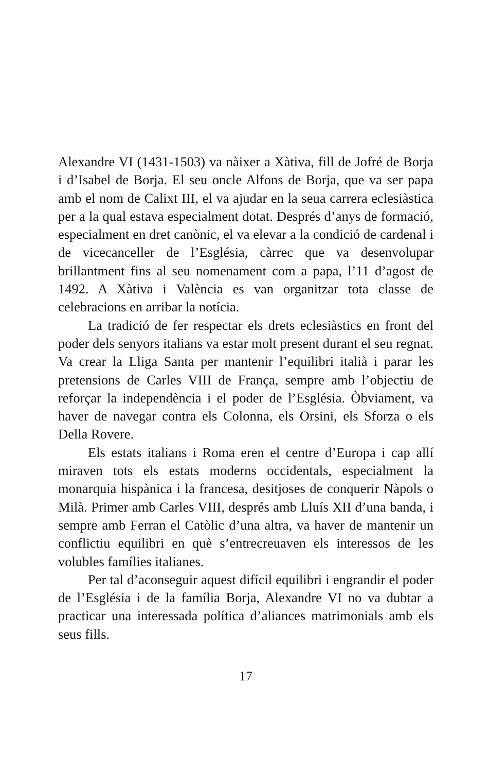Alexandre VI (1431-1503) va nàixer a Xàtiva, fill de Jofré de Borja i d’Isabel de Borja. El seu oncle Alfons de Borja, que va ser papa amb el nom de Calixt III, el va ajudar en la seua carrera eclesiàstica per a la qual estava especialment dotat. Després d’anys de formació, especialment en dret canònic, el va elevar a la condició de cardenal i de vicecanceller de l’Església, càrrec que va desenvolupar brillantment fins al seu nomenament com a papa, l’11 d’agost de 1492. A Xàtiva i València es van organitzar tota classe de celebracions en arribar la notícia.
La tradició de fer respectar els drets eclesiàstics en front del poder dels senyors italians va estar molt present durant el seu regnat. Va crear la Lliga Santa per mantenir l’equilibri italià i parar les pretensions de Carles VIII de França, sempre amb l’objectiu de reforçar la independència i el poder de l’Església. Òbviament, va haver de navegar contra els Colonna, els Orsini, els Sforza o els Della Rovere.
Els estats italians i Roma eren el centre d’Europa i cap allí miraven tots els estats moderns occidentals, especialment la monarquia hispànica i la francesa, desitjoses de conquerir Nàpols o Milà. Primer amb Carles VIII, després amb Lluís XII d’una banda, i sempre amb Ferran el Catòlic d’una altra, va haver de mantenir un conflictiu equilibri en què s’entrecreuaven els interessos de les volubles famílies italianes.
Per tal d’aconseguir aquest difícil equilibri i engrandir el poder de l’Església i de la família Borja, Alexandre VI no va dubtar a practicar una interessada política d’aliances matrimonials amb els seus fills.
17